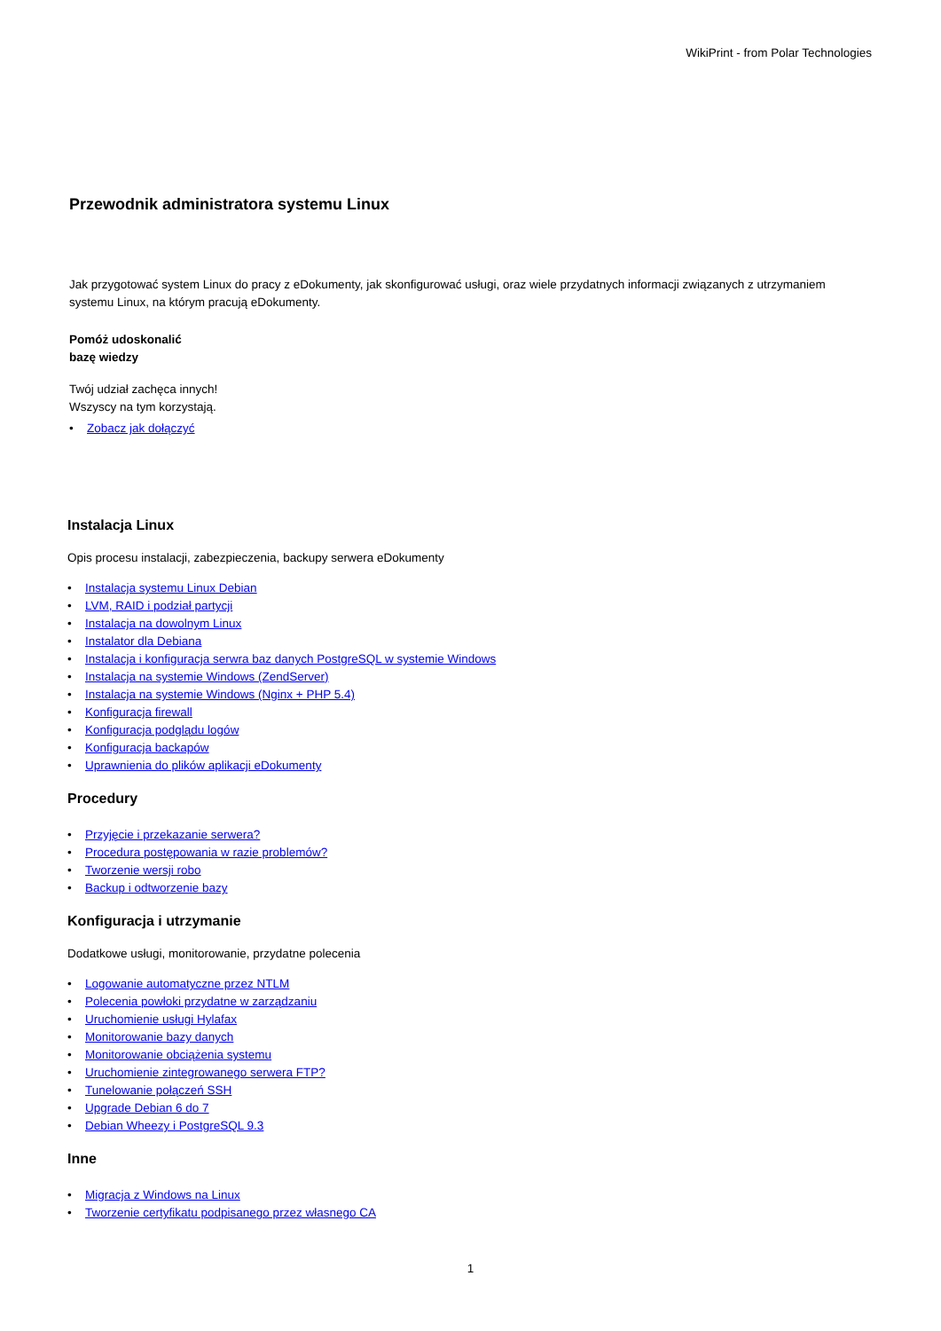WikiPrint - from Polar Technologies
Przewodnik administratora systemu Linux
Jak przygotować system Linux do pracy z eDokumenty, jak skonfigurować usługi, oraz wiele przydatnych informacji związanych z utrzymaniem systemu Linux, na którym pracują eDokumenty.
Pomóż udoskonalić
bazę wiedzy
Twój udział zachęca innych!
Wszyscy na tym korzystają.
• Zobacz jak dołączyć
Instalacja Linux
Opis procesu instalacji, zabezpieczenia, backupy serwera eDokumenty
• Instalacja systemu Linux Debian
• LVM, RAID i podział partycji
• Instalacja na dowolnym Linux
• Instalator dla Debiana
• Instalacja i konfiguracja serwra baz danych PostgreSQL w systemie Windows
• Instalacja na systemie Windows (ZendServer)
• Instalacja na systemie Windows (Nginx + PHP 5.4)
• Konfiguracja firewall
• Konfiguracja podglądu logów
• Konfiguracja backapów
• Uprawnienia do plików aplikacji eDokumenty
Procedury
• Przyjęcie i przekazanie serwera?
• Procedura postępowania w razie problemów?
• Tworzenie wersji robo
• Backup i odtworzenie bazy
Konfiguracja i utrzymanie
Dodatkowe usługi, monitorowanie, przydatne polecenia
• Logowanie automatyczne przez NTLM
• Polecenia powłoki przydatne w zarządzaniu
• Uruchomienie usługi Hylafax
• Monitorowanie bazy danych
• Monitorowanie obciążenia systemu
• Uruchomienie zintegrowanego serwera FTP?
• Tunelowanie połączeń SSH
• Upgrade Debian 6 do 7
• Debian Wheezy i PostgreSQL 9.3
Inne
• Migracja z Windows na Linux
• Tworzenie certyfikatu podpisanego przez własnego CA
1